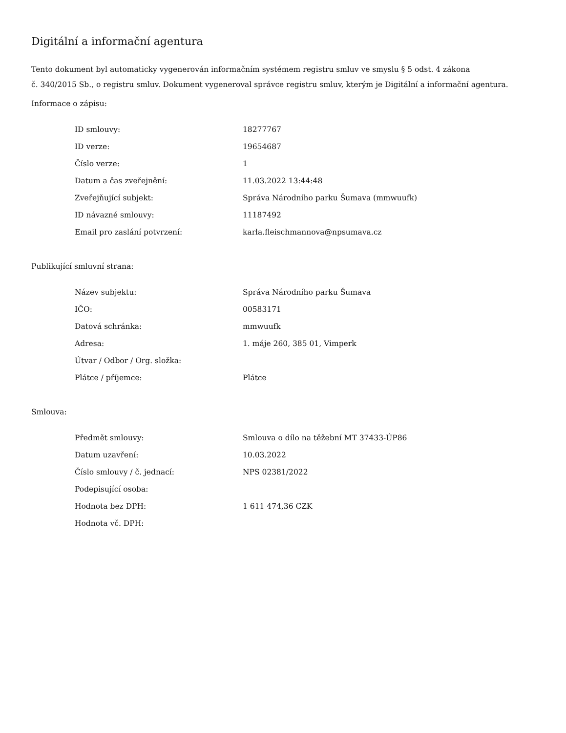Digitální a informační agentura
Tento dokument byl automaticky vygenerován informačním systémem registru smluv ve smyslu § 5 odst. 4 zákona
č. 340/2015 Sb., o registru smluv. Dokument vygeneroval správce registru smluv, kterým je Digitální a informační agentura.
Informace o zápisu:
| ID smlouvy: | 18277767 |
| ID verze: | 19654687 |
| Číslo verze: | 1 |
| Datum a čas zveřejnění: | 11.03.2022 13:44:48 |
| Zveřejňující subjekt: | Správa Národního parku Šumava (mmwuufk) |
| ID návazné smlouvy: | 11187492 |
| Email pro zaslání potvrzení: | karla.fleischmannova@npsumava.cz |
Publikující smluvní strana:
| Název subjektu: | Správa Národního parku Šumava |
| IČO: | 00583171 |
| Datová schránka: | mmwuufk |
| Adresa: | 1. máje 260, 385 01, Vimperk |
| Útvar / Odbor / Org. složka: | |
| Plátce / příjemce: | Plátce |
Smlouva:
| Předmět smlouvy: | Smlouva o dílo na těžební MT 37433-ÚP86 |
| Datum uzavření: | 10.03.2022 |
| Číslo smlouvy / č. jednací: | NPS 02381/2022 |
| Podepisující osoba: | |
| Hodnota bez DPH: | 1 611 474,36 CZK |
| Hodnota vč. DPH: | |